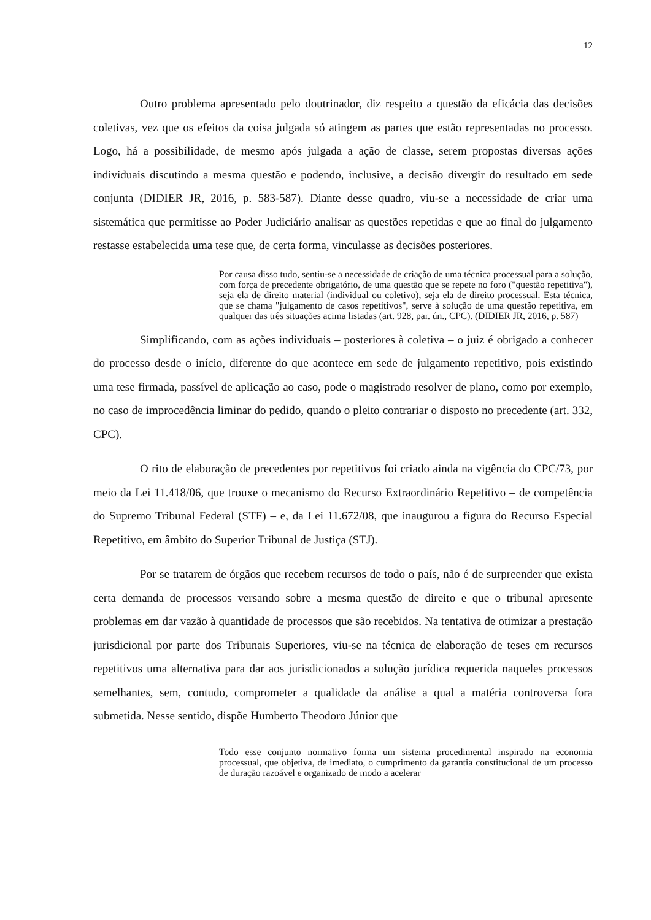12
Outro problema apresentado pelo doutrinador, diz respeito a questão da eficácia das decisões coletivas, vez que os efeitos da coisa julgada só atingem as partes que estão representadas no processo. Logo, há a possibilidade, de mesmo após julgada a ação de classe, serem propostas diversas ações individuais discutindo a mesma questão e podendo, inclusive, a decisão divergir do resultado em sede conjunta (DIDIER JR, 2016, p. 583-587). Diante desse quadro, viu-se a necessidade de criar uma sistemática que permitisse ao Poder Judiciário analisar as questões repetidas e que ao final do julgamento restasse estabelecida uma tese que, de certa forma, vinculasse as decisões posteriores.
Por causa disso tudo, sentiu-se a necessidade de criação de uma técnica processual para a solução, com força de precedente obrigatório, de uma questão que se repete no foro ("questão repetitiva"), seja ela de direito material (individual ou coletivo), seja ela de direito processual. Esta técnica, que se chama "julgamento de casos repetitivos", serve à solução de uma questão repetitiva, em qualquer das três situações acima listadas (art. 928, par. ún., CPC). (DIDIER JR, 2016, p. 587)
Simplificando, com as ações individuais – posteriores à coletiva – o juiz é obrigado a conhecer do processo desde o início, diferente do que acontece em sede de julgamento repetitivo, pois existindo uma tese firmada, passível de aplicação ao caso, pode o magistrado resolver de plano, como por exemplo, no caso de improcedência liminar do pedido, quando o pleito contrariar o disposto no precedente (art. 332, CPC).
O rito de elaboração de precedentes por repetitivos foi criado ainda na vigência do CPC/73, por meio da Lei 11.418/06, que trouxe o mecanismo do Recurso Extraordinário Repetitivo – de competência do Supremo Tribunal Federal (STF) – e, da Lei 11.672/08, que inaugurou a figura do Recurso Especial Repetitivo, em âmbito do Superior Tribunal de Justiça (STJ).
Por se tratarem de órgãos que recebem recursos de todo o país, não é de surpreender que exista certa demanda de processos versando sobre a mesma questão de direito e que o tribunal apresente problemas em dar vazão à quantidade de processos que são recebidos. Na tentativa de otimizar a prestação jurisdicional por parte dos Tribunais Superiores, viu-se na técnica de elaboração de teses em recursos repetitivos uma alternativa para dar aos jurisdicionados a solução jurídica requerida naqueles processos semelhantes, sem, contudo, comprometer a qualidade da análise a qual a matéria controversa fora submetida. Nesse sentido, dispõe Humberto Theodoro Júnior que
Todo esse conjunto normativo forma um sistema procedimental inspirado na economia processual, que objetiva, de imediato, o cumprimento da garantia constitucional de um processo de duração razoável e organizado de modo a acelerar